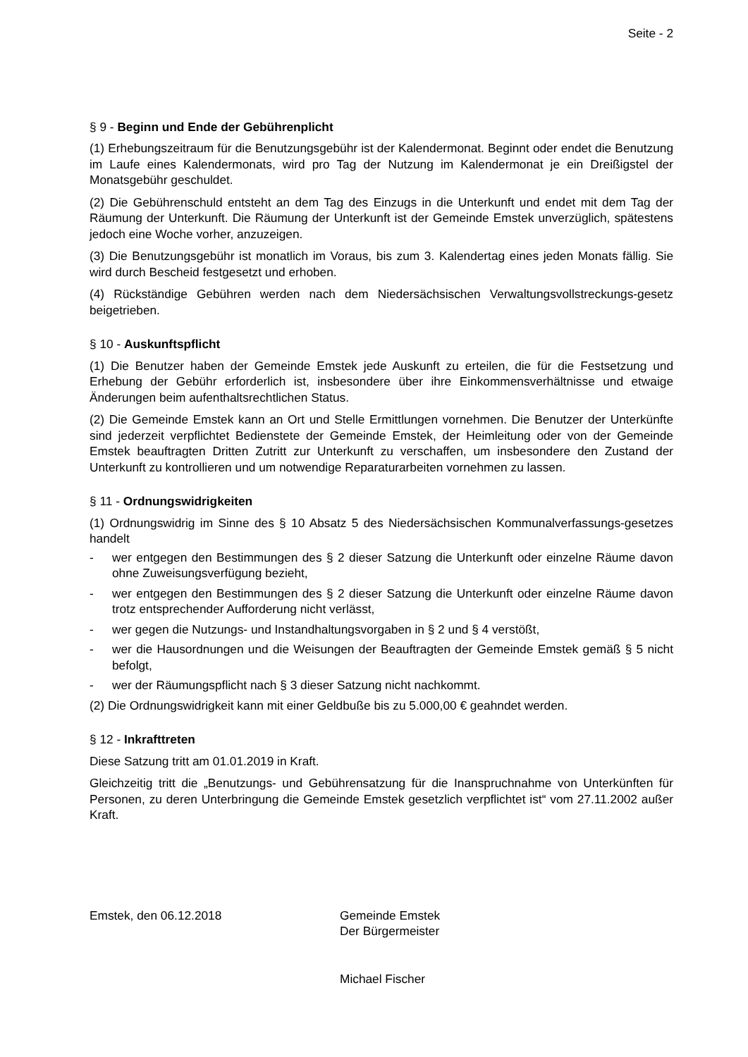Seite - 2
§ 9 - Beginn und Ende der Gebührenplicht
(1) Erhebungszeitraum für die Benutzungsgebühr ist der Kalendermonat. Beginnt oder endet die Benutzung im Laufe eines Kalendermonats, wird pro Tag der Nutzung im Kalendermonat je ein Dreißigstel der Monatsgebühr geschuldet.
(2) Die Gebührenschuld entsteht an dem Tag des Einzugs in die Unterkunft und endet mit dem Tag der Räumung der Unterkunft. Die Räumung der Unterkunft ist der Gemeinde Emstek unverzüglich, spätestens jedoch eine Woche vorher, anzuzeigen.
(3) Die Benutzungsgebühr ist monatlich im Voraus, bis zum 3. Kalendertag eines jeden Monats fällig. Sie wird durch Bescheid festgesetzt und erhoben.
(4) Rückständige Gebühren werden nach dem Niedersächsischen Verwaltungsvollstreckungs-gesetz beigetrieben.
§ 10 - Auskunftspflicht
(1) Die Benutzer haben der Gemeinde Emstek jede Auskunft zu erteilen, die für die Festsetzung und Erhebung der Gebühr erforderlich ist, insbesondere über ihre Einkommensverhältnisse und etwaige Änderungen beim aufenthaltsrechtlichen Status.
(2) Die Gemeinde Emstek kann an Ort und Stelle Ermittlungen vornehmen. Die Benutzer der Unterkünfte sind jederzeit verpflichtet Bedienstete der Gemeinde Emstek, der Heimleitung oder von der Gemeinde Emstek beauftragten Dritten Zutritt zur Unterkunft zu verschaffen, um insbesondere den Zustand der Unterkunft zu kontrollieren und um notwendige Reparaturarbeiten vornehmen zu lassen.
§ 11 - Ordnungswidrigkeiten
(1) Ordnungswidrig im Sinne des § 10 Absatz 5 des Niedersächsischen Kommunalverfassungs-gesetzes handelt
- wer entgegen den Bestimmungen des § 2 dieser Satzung die Unterkunft oder einzelne Räume davon ohne Zuweisungsverfügung bezieht,
- wer entgegen den Bestimmungen des § 2 dieser Satzung die Unterkunft oder einzelne Räume davon trotz entsprechender Aufforderung nicht verlässt,
- wer gegen die Nutzungs- und Instandhaltungsvorgaben in § 2 und § 4 verstößt,
- wer die Hausordnungen und die Weisungen der Beauftragten der Gemeinde Emstek gemäß § 5 nicht befolgt,
- wer der Räumungspflicht nach § 3 dieser Satzung nicht nachkommt.
(2) Die Ordnungswidrigkeit kann mit einer Geldbuße bis zu 5.000,00 € geahndet werden.
§ 12 - Inkrafttreten
Diese Satzung tritt am 01.01.2019 in Kraft.
Gleichzeitig tritt die „Benutzungs- und Gebührensatzung für die Inanspruchnahme von Unterkünften für Personen, zu deren Unterbringung die Gemeinde Emstek gesetzlich verpflichtet ist“ vom 27.11.2002 außer Kraft.
Emstek, den 06.12.2018 Gemeinde Emstek
Der Bürgermeister
Michael Fischer